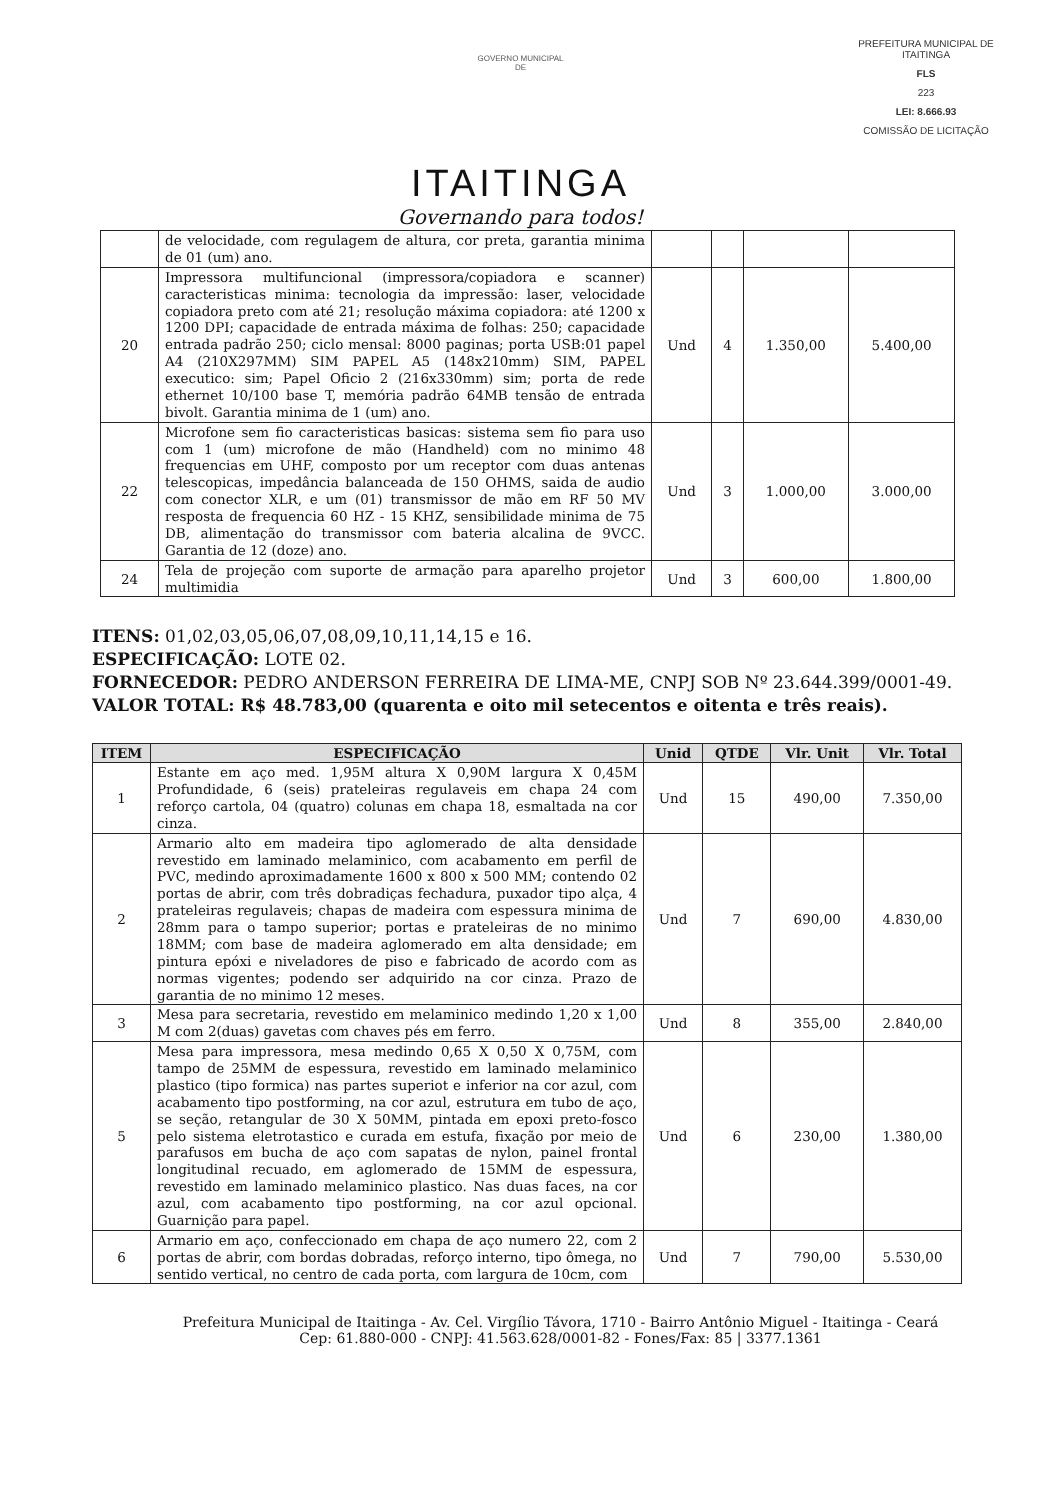GOVERNO MUNICIPAL
DE
ITAITINGA
Governando para todos!
PREFEITURA MUNICIPAL DE ITAITINGA
FLS
223
LEI: 8.666.93
COMISSÃO DE LICITAÇÃO
| | de velocidade, com regulagem de altura, cor preta, garantia minima de 01 (um) ano. | | | | |
| 20 | Impressora multifuncional (impressora/copiadora e scanner) caracteristicas minima: tecnologia da impressão: laser, velocidade copiadora preto com até 21; resolução máxima copiadora: até 1200 x 1200 DPI; capacidade de entrada máxima de folhas: 250; capacidade entrada padrão 250; ciclo mensal: 8000 paginas; porta USB:01 papel A4 (210X297MM) SIM PAPEL A5 (148x210mm) SIM, PAPEL executico: sim; Papel Oficio 2 (216x330mm) sim; porta de rede ethernet 10/100 base T, memória padrão 64MB tensão de entrada bivolt. Garantia minima de 1 (um) ano. | Und | 4 | 1.350,00 | 5.400,00 |
| 22 | Microfone sem fio caracteristicas basicas: sistema sem fio para uso com 1 (um) microfone de mão (Handheld) com no minimo 48 frequencias em UHF, composto por um receptor com duas antenas telescopicas, impedância balanceada de 150 OHMS, saida de audio com conector XLR, e um (01) transmissor de mão em RF 50 MV resposta de frequencia 60 HZ - 15 KHZ, sensibilidade minima de 75 DB, alimentação do transmissor com bateria alcalina de 9VCC. Garantia de 12 (doze) ano. | Und | 3 | 1.000,00 | 3.000,00 |
| 24 | Tela de projeção com suporte de armação para aparelho projetor multimidia | Und | 3 | 600,00 | 1.800,00 |
ITENS: 01,02,03,05,06,07,08,09,10,11,14,15 e 16.
ESPECIFICAÇÃO: LOTE 02.
FORNECEDOR: PEDRO ANDERSON FERREIRA DE LIMA-ME, CNPJ SOB Nº 23.644.399/0001-49.
VALOR TOTAL: R$ 48.783,00 (quarenta e oito mil setecentos e oitenta e três reais).
| ITEM | ESPECIFICAÇÃO | Unid | QTDE | Vlr. Unit | Vlr. Total |
| --- | --- | --- | --- | --- | --- |
| 1 | Estante em aço med. 1,95M altura X 0,90M largura X 0,45M Profundidade, 6 (seis) prateleiras regulaveis em chapa 24 com reforço cartola, 04 (quatro) colunas em chapa 18, esmaltada na cor cinza. | Und | 15 | 490,00 | 7.350,00 |
| 2 | Armario alto em madeira tipo aglomerado de alta densidade revestido em laminado melaminico, com acabamento em perfil de PVC, medindo aproximadamente 1600 x 800 x 500 MM; contendo 02 portas de abrir, com três dobradiças fechadura, puxador tipo alça, 4 prateleiras regulaveis; chapas de madeira com espessura minima de 28mm para o tampo superior; portas e prateleiras de no minimo 18MM; com base de madeira aglomerado em alta densidade; em pintura epóxi e niveladores de piso e fabricado de acordo com as normas vigentes; podendo ser adquirido na cor cinza. Prazo de garantia de no minimo 12 meses. | Und | 7 | 690,00 | 4.830,00 |
| 3 | Mesa para secretaria, revestido em melaminico medindo 1,20 x 1,00 M com 2(duas) gavetas com chaves pés em ferro. | Und | 8 | 355,00 | 2.840,00 |
| 5 | Mesa para impressora, mesa medindo 0,65 X 0,50 X 0,75M, com tampo de 25MM de espessura, revestido em laminado melaminico plastico (tipo formica) nas partes superiot e inferior na cor azul, com acabamento tipo postforming, na cor azul, estrutura em tubo de aço, se seção, retangular de 30 X 50MM, pintada em epoxi preto-fosco pelo sistema eletrotastico e curada em estufa, fixação por meio de parafusos em bucha de aço com sapatas de nylon, painel frontal longitudinal recuado, em aglomerado de 15MM de espessura, revestido em laminado melaminico plastico. Nas duas faces, na cor azul, com acabamento tipo postforming, na cor azul opcional. Guarnição para papel. | Und | 6 | 230,00 | 1.380,00 |
| 6 | Armario em aço, confeccionado em chapa de aço numero 22, com 2 portas de abrir, com bordas dobradas, reforço interno, tipo ômega, no sentido vertical, no centro de cada porta, com largura de 10cm, com | Und | 7 | 790,00 | 5.530,00 |
Prefeitura Municipal de Itaitinga - Av. Cel. Virgílio Távora, 1710 - Bairro Antônio Miguel - Itaitinga - Ceará
Cep: 61.880-000 - CNPJ: 41.563.628/0001-82 - Fones/Fax: 85 | 3377.1361